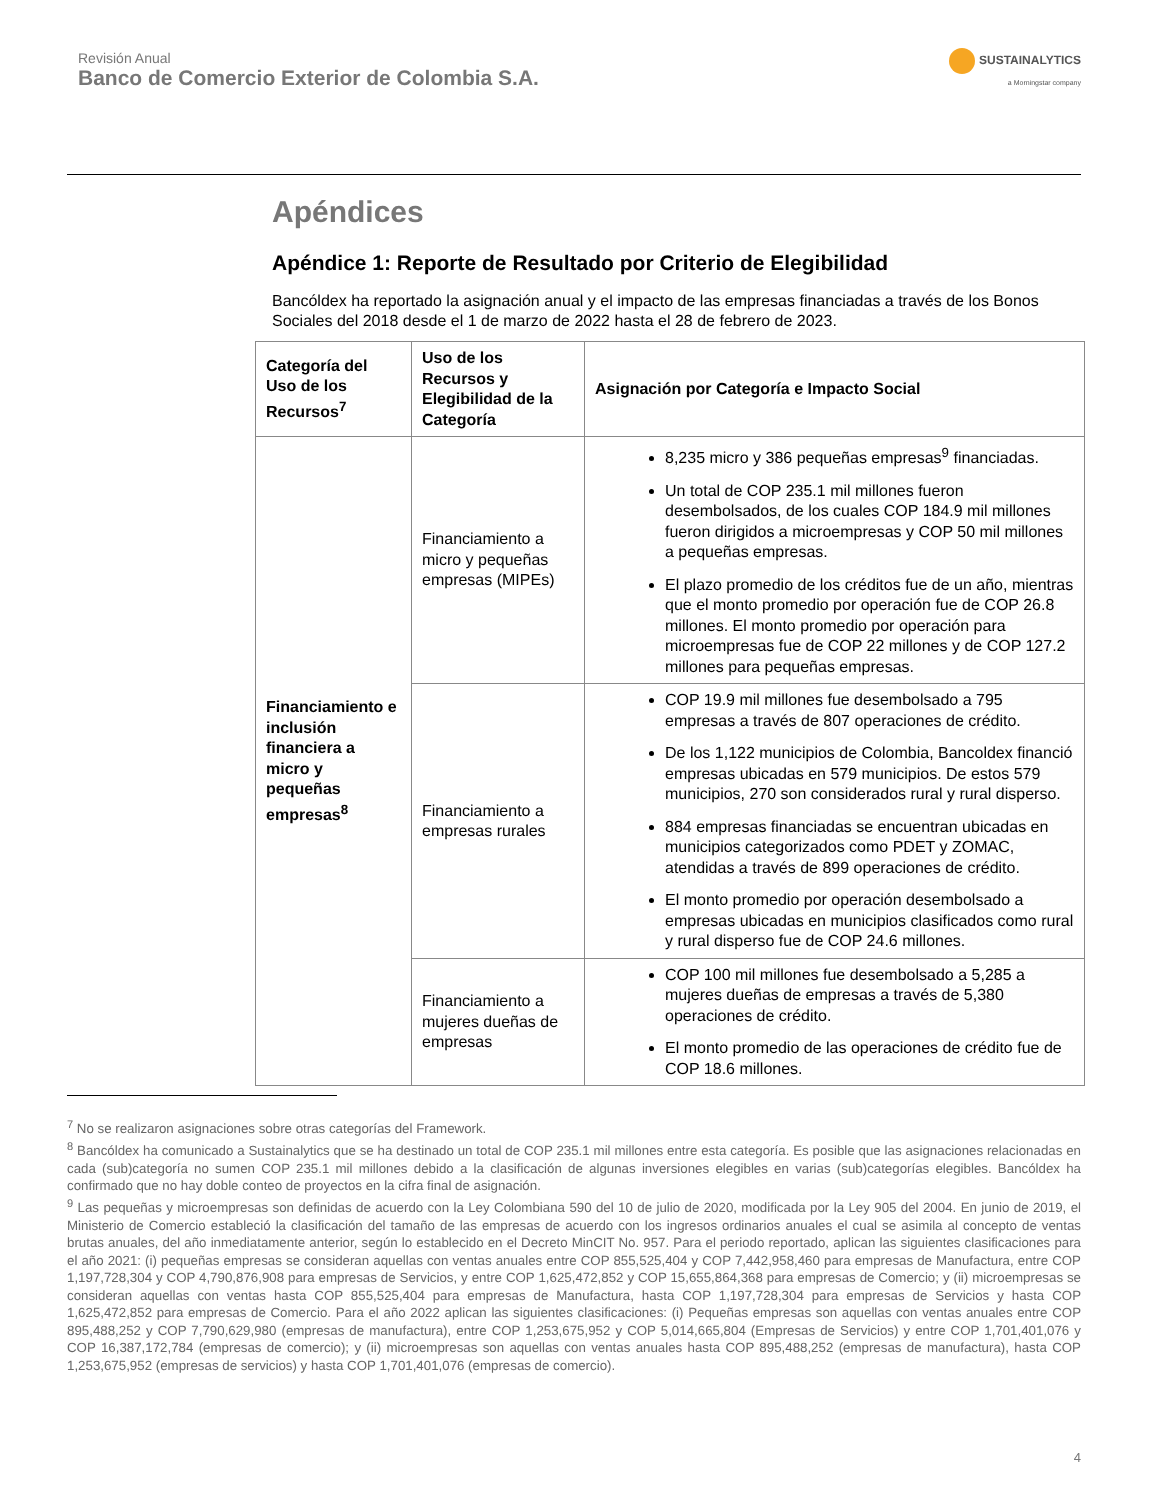Revisión Anual
Banco de Comercio Exterior de Colombia S.A.
SUSTAINALYTICS
a Morningstar company
Apéndices
Apéndice 1: Reporte de Resultado por Criterio de Elegibilidad
Bancóldex ha reportado la asignación anual y el impacto de las empresas financiadas a través de los Bonos Sociales del 2018 desde el 1 de marzo de 2022 hasta el 28 de febrero de 2023.
| Categoría del Uso de los Recursos<sup>7</sup> | Uso de los Recursos y Elegibilidad de la Categoría | Asignación por Categoría e Impacto Social |
| --- | --- | --- |
| Financiamiento e inclusión financiera a micro y pequeñas empresas<sup>8</sup> | Financiamiento a micro y pequeñas empresas (MIPEs) | 8,235 micro y 386 pequeñas empresas<sup>9</sup> financiadas. Un total de COP 235.1 mil millones fueron desembolsados, de los cuales COP 184.9 mil millones fueron dirigidos a microempresas y COP 50 mil millones a pequeñas empresas. El plazo promedio de los créditos fue de un año, mientras que el monto promedio por operación fue de COP 26.8 millones. El monto promedio por operación para microempresas fue de COP 22 millones y de COP 127.2 millones para pequeñas empresas. |
| | Financiamiento a empresas rurales | COP 19.9 mil millones fue desembolsado a 795 empresas a través de 807 operaciones de crédito. De los 1,122 municipios de Colombia, Bancoldex financió empresas ubicadas en 579 municipios. De estos 579 municipios, 270 son considerados rural y rural disperso. 884 empresas financiadas se encuentran ubicadas en municipios categorizados como PDET y ZOMAC, atendidas a través de 899 operaciones de crédito. El monto promedio por operación desembolsado a empresas ubicadas en municipios clasificados como rural y rural disperso fue de COP 24.6 millones. |
| | Financiamiento a mujeres dueñas de empresas | COP 100 mil millones fue desembolsado a 5,285 a mujeres dueñas de empresas a través de 5,380 operaciones de crédito. El monto promedio de las operaciones de crédito fue de COP 18.6 millones. |
<sup>7</sup> No se realizaron asignaciones sobre otras categorías del Framework.
<sup>8</sup> Bancóldex ha comunicado a Sustainalytics que se ha destinado un total de COP 235.1 mil millones entre esta categoría. Es posible que las asignaciones relacionadas en cada (sub)categoría no sumen COP 235.1 mil millones debido a la clasificación de algunas inversiones elegibles en varias (sub)categorías elegibles. Bancóldex ha confirmado que no hay doble conteo de proyectos en la cifra final de asignación.
<sup>9</sup> Las pequeñas y microempresas son definidas de acuerdo con la Ley Colombiana 590 del 10 de julio de 2020, modificada por la Ley 905 del 2004. En junio de 2019, el Ministerio de Comercio estableció la clasificación del tamaño de las empresas de acuerdo con los ingresos ordinarios anuales el cual se asimila al concepto de ventas brutas anuales, del año inmediatamente anterior, según lo establecido en el Decreto MinCIT No. 957. Para el periodo reportado, aplican las siguientes clasificaciones para el año 2021: (i) pequeñas empresas se consideran aquellas con ventas anuales entre COP 855,525,404 y COP 7,442,958,460 para empresas de Manufactura, entre COP 1,197,728,304 y COP 4,790,876,908 para empresas de Servicios, y entre COP 1,625,472,852 y COP 15,655,864,368 para empresas de Comercio; y (ii) microempresas se consideran aquellas con ventas hasta COP 855,525,404 para empresas de Manufactura, hasta COP 1,197,728,304 para empresas de Servicios y hasta COP 1,625,472,852 para empresas de Comercio. Para el año 2022 aplican las siguientes clasificaciones: (i) Pequeñas empresas son aquellas con ventas anuales entre COP 895,488,252 y COP 7,790,629,980 (empresas de manufactura), entre COP 1,253,675,952 y COP 5,014,665,804 (Empresas de Servicios) y entre COP 1,701,401,076 y COP 16,387,172,784 (empresas de comercio); y (ii) microempresas son aquellas con ventas anuales hasta COP 895,488,252 (empresas de manufactura), hasta COP 1,253,675,952 (empresas de servicios) y hasta COP 1,701,401,076 (empresas de comercio).
4